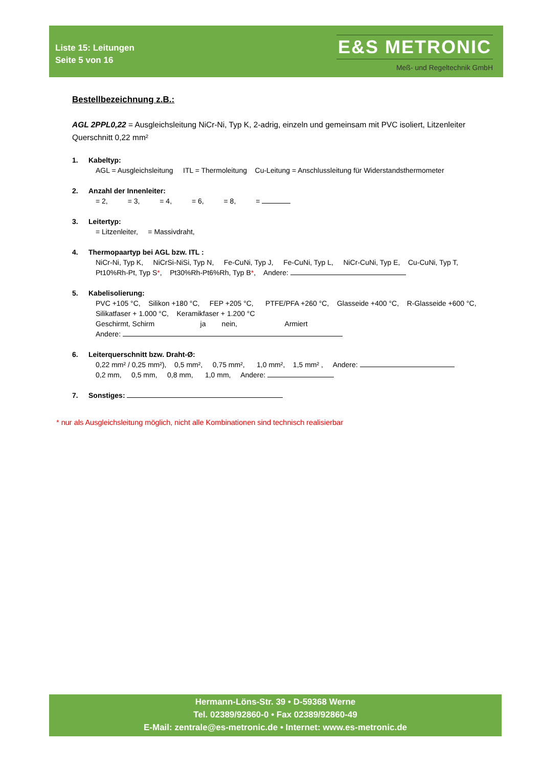Liste 15: Leitungen
Seite 5 von 16
E&S METRONIC
Meß- und Regeltechnik GmbH
Bestellbezeichnung z.B.:
AGL 2PPL0,22 = Ausgleichsleitung NiCr-Ni, Typ K, 2-adrig, einzeln und gemeinsam mit PVC isoliert, Litzenleiter Querschnitt 0,22 mm²
1. Kabeltyp:
AGL = Ausgleichsleitung ITL = Thermoleitung Cu-Leitung = Anschlussleitung für Widerstandsthermometer
2. Anzahl der Innenleiter:
= 2, = 3, = 4, = 6, = 8, =
3. Leitertyp:
= Litzenleiter, = Massivdraht,
4. Thermopaartyp bei AGL bzw. ITL :
NiCr-Ni, Typ K, NiCrSi-NiSi, Typ N, Fe-CuNi, Typ J, Fe-CuNi, Typ L, NiCr-CuNi, Typ E, Cu-CuNi, Typ T,
Pt10%Rh-Pt, Typ S*, Pt30%Rh-Pt6%Rh, Typ B*, Andere:
5. Kabelisolierung:
PVC +105 °C, Silikon +180 °C, FEP +205 °C, PTFE/PFA +260 °C, Glasseide +400 °C, R-Glasseide +600 °C,
Silikatfaser + 1.000 °C, Keramikfaser + 1.200 °C
Geschirmt, Schirm ja nein, Armiert
Andere:
6. Leiterquerschnitt bzw. Draht-Ø:
0,22 mm² / 0,25 mm²), 0,5 mm², 0,75 mm², 1,0 mm², 1,5 mm² , Andere:
0,2 mm, 0,5 mm, 0,8 mm, 1,0 mm, Andere:
7. Sonstiges:
* nur als Ausgleichsleitung möglich, nicht alle Kombinationen sind technisch realisierbar
Hermann-Löns-Str. 39 • D-59368 Werne
Tel. 02389/92860-0 • Fax 02389/92860-49
E-Mail: zentrale@es-metronic.de • Internet: www.es-metronic.de